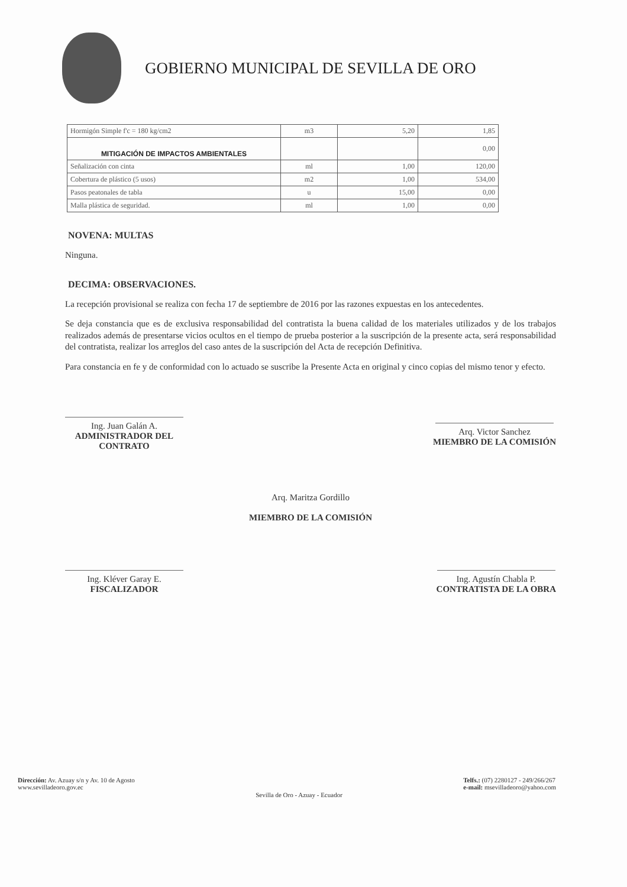GOBIERNO MUNICIPAL DE SEVILLA DE ORO
| Hormigón Simple f'c = 180 kg/cm2 | m3 | 5,20 | 1,85 |
| MITIGACIÓN DE IMPACTOS AMBIENTALES | | | 0,00 |
| Señalización con cinta | ml | 1,00 | 120,00 |
| Cobertura de plástico (5 usos) | m2 | 1,00 | 534,00 |
| Pasos peatonales de tabla | u | 15,00 | 0,00 |
| Malla plástica de seguridad. | ml | 1,00 | 0,00 |
NOVENA: MULTAS
Ninguna.
DECIMA: OBSERVACIONES.
La recepción provisional se realiza con fecha 17 de septiembre de 2016 por las razones expuestas en los antecedentes.
Se deja constancia que es de exclusiva responsabilidad del contratista la buena calidad de los materiales utilizados y de los trabajos realizados además de presentarse vicios ocultos en el tiempo de prueba posterior a la suscripción de la presente acta, será responsabilidad del contratista, realizar los arreglos del caso antes de la suscripción del Acta de recepción Definitiva.
Para constancia en fe y de conformidad con lo actuado se suscribe la Presente Acta en original y cinco copias del mismo tenor y efecto.
Ing. Juan Galán A.
ADMINISTRADOR DEL
CONTRATO
Arq. Victor Sanchez
MIEMBRO DE LA COMISIÓN
Arq. Maritza Gordillo
MIEMBRO DE LA COMISIÓN
Ing. Kléver Garay E.
FISCALIZADOR
Ing. Agustín Chabla P.
CONTRATISTA DE LA OBRA
Dirección: Av. Azuay s/n y Av. 10 de Agosto
www.sevilladeoro.gov.ec
Sevilla de Oro - Azuay - Ecuador
Telfs.: (07) 2280127 - 249/266/267
e-mail: msevilladeoro@yahoo.com